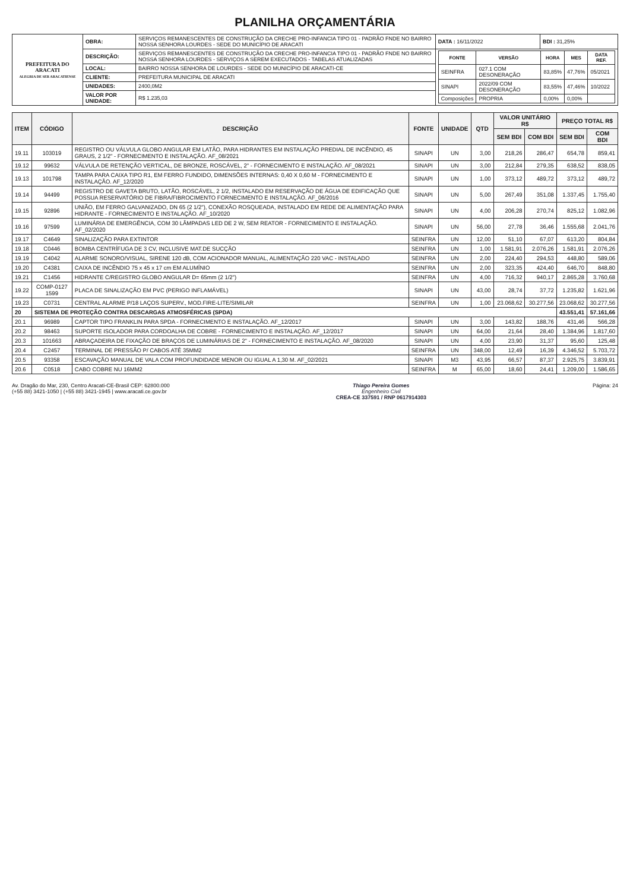PLANILHA ORÇAMENTÁRIA
| PREFEITURA DO ARACATI ALEGRIA DE SER ARACATIENSE | OBRA: | SERVIÇOS REMANESCENTES DE CONSTRUÇÃO DA CRECHE PRO-INFANCIA TIPO 01 - PADRÃO FNDE NO BAIRRO NOSSA SENHORA LOURDES - SEDE DO MUNICÍPIO DE ARACATI | DATA : 16/11/2022 | BDI : 31,25% |
| | DESCRIÇÃO: | SERVIÇOS REMANESCENTES DE CONSTRUÇÃO DA CRECHE PRO-INFANCIA TIPO 01 - PADRÃO FNDE NO BAIRRO NOSSA SENHORA LOURDES - SERVIÇOS A SEREM EXECUTADOS - TABELAS ATUALIZADAS | / FONTE / VERSÃO / HORA / MES / DATA REF. / / --- / --- / --- / --- / --- / / SEINFRA / 027.1 COM DESONERAÇÃO / 83,85% / 47,76% / 05/2021 / / SINAPI / 2022/09 COM DESONERAÇÃO / 83,55% / 47,46% / 10/2022 / / Composições / PROPRIA / 0,00% / 0,00% / / | |
| | LOCAL: | BAIRRO NOSSA SENHORA DE LOURDES - SEDE DO MUNICÍPIO DE ARACATI-CE | | |
| | CLIENTE: | PREFEITURA MUNICIPAL DE ARACATI | | |
| | UNIDADES: | 2400,0M2 | | |
| | VALOR POR UNIDADE: | R$ 1.235,03 | | |
| ITEM | CÓDIGO | DESCRIÇÃO | FONTE | UNIDADE | QTD | VALOR UNITÁRIO R$ | | PREÇO TOTAL R$ | |
| --- | --- | --- | --- | --- | --- | --- | --- | --- | --- |
| | | | | | | SEM BDI | COM BDI | SEM BDI | COM BDI |
| 19.11 | 103019 | REGISTRO OU VÁLVULA GLOBO ANGULAR EM LATÃO, PARA HIDRANTES EM INSTALAÇÃO PREDIAL DE INCÊNDIO, 45 GRAUS, 2 1/2" - FORNECIMENTO E INSTALAÇÃO. AF_08/2021 | SINAPI | UN | 3,00 | 218,26 | 286,47 | 654,78 | 859,41 |
| 19.12 | 99632 | VÁLVULA DE RETENÇÃO VERTICAL, DE BRONZE, ROSCÁVEL, 2" - FORNECIMENTO E INSTALAÇÃO. AF_08/2021 | SINAPI | UN | 3,00 | 212,84 | 279,35 | 638,52 | 838,05 |
| 19.13 | 101798 | TAMPA PARA CAIXA TIPO R1, EM FERRO FUNDIDO, DIMENSÕES INTERNAS: 0,40 X 0,60 M - FORNECIMENTO E INSTALAÇÃO. AF_12/2020 | SINAPI | UN | 1,00 | 373,12 | 489,72 | 373,12 | 489,72 |
| 19.14 | 94499 | REGISTRO DE GAVETA BRUTO, LATÃO, ROSCÁVEL, 2 1/2, INSTALADO EM RESERVAÇÃO DE ÁGUA DE EDIFICAÇÃO QUE POSSUA RESERVATÓRIO DE FIBRA/FIBROCIMENTO FORNECIMENTO E INSTALAÇÃO. AF_06/2016 | SINAPI | UN | 5,00 | 267,49 | 351,08 | 1.337,45 | 1.755,40 |
| 19.15 | 92896 | UNIÃO, EM FERRO GALVANIZADO, DN 65 (2 1/2"), CONEXÃO ROSQUEADA, INSTALADO EM REDE DE ALIMENTAÇÃO PARA HIDRANTE - FORNECIMENTO E INSTALAÇÃO. AF_10/2020 | SINAPI | UN | 4,00 | 206,28 | 270,74 | 825,12 | 1.082,96 |
| 19.16 | 97599 | LUMINÁRIA DE EMERGÊNCIA, COM 30 LÂMPADAS LED DE 2 W, SEM REATOR - FORNECIMENTO E INSTALAÇÃO. AF_02/2020 | SINAPI | UN | 56,00 | 27,78 | 36,46 | 1.555,68 | 2.041,76 |
| 19.17 | C4649 | SINALIZAÇÃO PARA EXTINTOR | SEINFRA | UN | 12,00 | 51,10 | 67,07 | 613,20 | 804,84 |
| 19.18 | C0446 | BOMBA CENTRÍFUGA DE 3 CV, INCLUSIVE MAT.DE SUCÇÃO | SEINFRA | UN | 1,00 | 1.581,91 | 2.076,26 | 1.581,91 | 2.076,26 |
| 19.19 | C4042 | ALARME SONORO/VISUAL, SIRENE 120 dB, COM ACIONADOR MANUAL, ALIMENTAÇÃO 220 VAC - INSTALADO | SEINFRA | UN | 2,00 | 224,40 | 294,53 | 448,80 | 589,06 |
| 19.20 | C4381 | CAIXA DE INCÊNDIO 75 x 45 x 17 cm EM ALUMÍNIO | SEINFRA | UN | 2,00 | 323,35 | 424,40 | 646,70 | 848,80 |
| 19.21 | C1456 | HIDRANTE C/REGISTRO GLOBO ANGULAR D= 65mm (2 1/2") | SEINFRA | UN | 4,00 | 716,32 | 940,17 | 2.865,28 | 3.760,68 |
| 19.22 | COMP-0127 1599 | PLACA DE SINALIZAÇÃO EM PVC (PERIGO INFLAMÁVEL) | SINAPI | UN | 43,00 | 28,74 | 37,72 | 1.235,82 | 1.621,96 |
| 19.23 | C0731 | CENTRAL ALARME P/18 LAÇOS SUPERV., MOD.FIRE-LITE/SIMILAR | SEINFRA | UN | 1,00 | 23.068,62 | 30.277,56 | 23.068,62 | 30.277,56 |
| 20 | SISTEMA DE PROTEÇÃO CONTRA DESCARGAS ATMOSFÉRICAS (SPDA) | | | | | | | 43.551,41 | 57.161,66 |
| 20.1 | 96989 | CAPTOR TIPO FRANKLIN PARA SPDA - FORNECIMENTO E INSTALAÇÃO. AF_12/2017 | SINAPI | UN | 3,00 | 143,82 | 188,76 | 431,46 | 566,28 |
| 20.2 | 98463 | SUPORTE ISOLADOR PARA CORDOALHA DE COBRE - FORNECIMENTO E INSTALAÇÃO. AF_12/2017 | SINAPI | UN | 64,00 | 21,64 | 28,40 | 1.384,96 | 1.817,60 |
| 20.3 | 101663 | ABRAÇADEIRA DE FIXAÇÃO DE BRAÇOS DE LUMINÁRIAS DE 2" - FORNECIMENTO E INSTALAÇÃO. AF_08/2020 | SINAPI | UN | 4,00 | 23,90 | 31,37 | 95,60 | 125,48 |
| 20.4 | C2457 | TERMINAL DE PRESSÃO P/ CABOS ATÉ 35MM2 | SEINFRA | UN | 348,00 | 12,49 | 16,39 | 4.346,52 | 5.703,72 |
| 20.5 | 93358 | ESCAVAÇÃO MANUAL DE VALA COM PROFUNDIDADE MENOR OU IGUAL A 1,30 M. AF_02/2021 | SINAPI | M3 | 43,95 | 66,57 | 87,37 | 2.925,75 | 3.839,91 |
| 20.6 | C0518 | CABO COBRE NU 16MM2 | SEINFRA | M | 65,00 | 18,60 | 24,41 | 1.209,00 | 1.586,65 |
Av. Dragão do Mar, 230, Centro Aracati-CE-Brasil CEP: 62800.000
(+55 88) 3421-1050 | (+55 88) 3421-1945 | www.aracati.ce.gov.br
Thiago Pereira Gomes
Engenheiro Civil
CREA-CE 337591 / RNP 0617914303
Página: 24